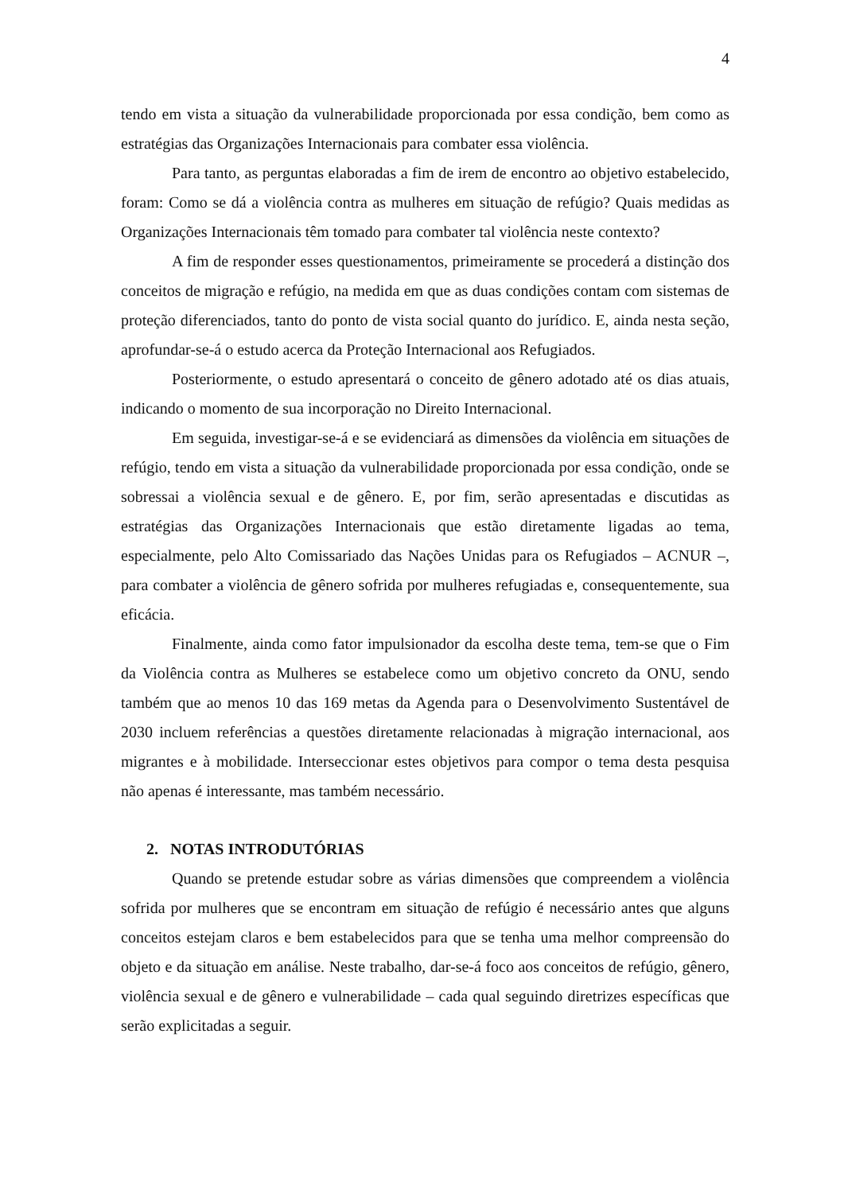4
tendo em vista a situação da vulnerabilidade proporcionada por essa condição, bem como as estratégias das Organizações Internacionais para combater essa violência.
Para tanto, as perguntas elaboradas a fim de irem de encontro ao objetivo estabelecido, foram: Como se dá a violência contra as mulheres em situação de refúgio? Quais medidas as Organizações Internacionais têm tomado para combater tal violência neste contexto?
A fim de responder esses questionamentos, primeiramente se procederá a distinção dos conceitos de migração e refúgio, na medida em que as duas condições contam com sistemas de proteção diferenciados, tanto do ponto de vista social quanto do jurídico. E, ainda nesta seção, aprofundar-se-á o estudo acerca da Proteção Internacional aos Refugiados.
Posteriormente, o estudo apresentará o conceito de gênero adotado até os dias atuais, indicando o momento de sua incorporação no Direito Internacional.
Em seguida, investigar-se-á e se evidenciará as dimensões da violência em situações de refúgio, tendo em vista a situação da vulnerabilidade proporcionada por essa condição, onde se sobressai a violência sexual e de gênero. E, por fim, serão apresentadas e discutidas as estratégias das Organizações Internacionais que estão diretamente ligadas ao tema, especialmente, pelo Alto Comissariado das Nações Unidas para os Refugiados – ACNUR –, para combater a violência de gênero sofrida por mulheres refugiadas e, consequentemente, sua eficácia.
Finalmente, ainda como fator impulsionador da escolha deste tema, tem-se que o Fim da Violência contra as Mulheres se estabelece como um objetivo concreto da ONU, sendo também que ao menos 10 das 169 metas da Agenda para o Desenvolvimento Sustentável de 2030 incluem referências a questões diretamente relacionadas à migração internacional, aos migrantes e à mobilidade. Interseccionar estes objetivos para compor o tema desta pesquisa não apenas é interessante, mas também necessário.
2. NOTAS INTRODUTÓRIAS
Quando se pretende estudar sobre as várias dimensões que compreendem a violência sofrida por mulheres que se encontram em situação de refúgio é necessário antes que alguns conceitos estejam claros e bem estabelecidos para que se tenha uma melhor compreensão do objeto e da situação em análise. Neste trabalho, dar-se-á foco aos conceitos de refúgio, gênero, violência sexual e de gênero e vulnerabilidade – cada qual seguindo diretrizes específicas que serão explicitadas a seguir.